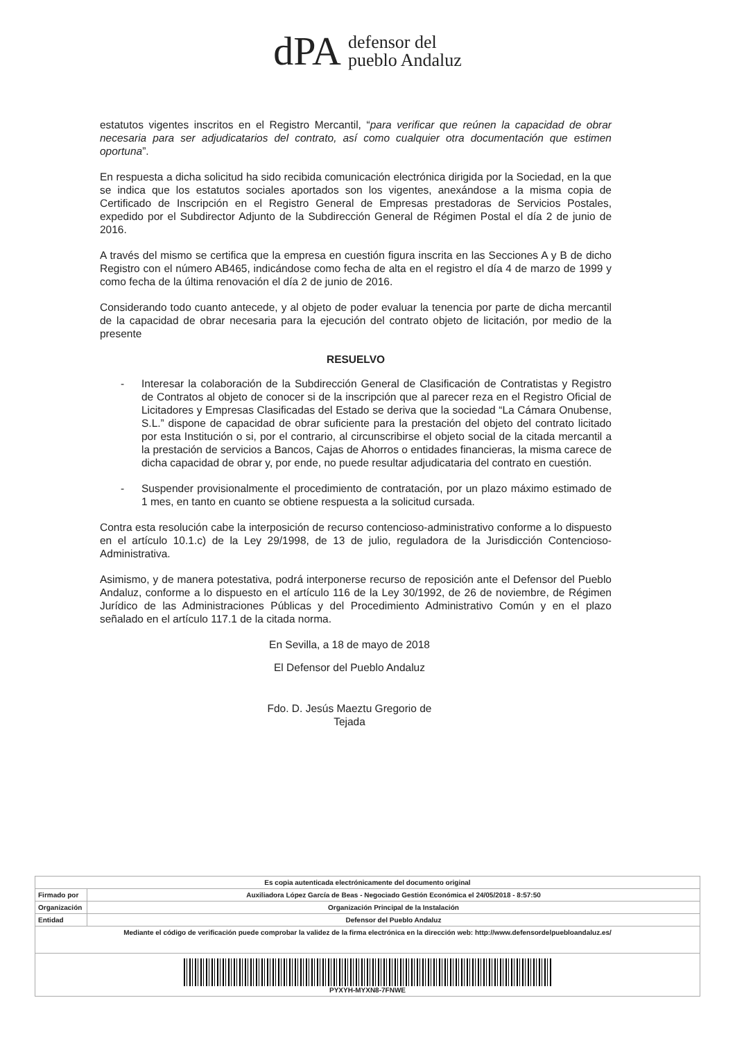dPA defensor del
pueblo Andaluz
estatutos vigentes inscritos en el Registro Mercantil, “para verificar que reúnen la capacidad de obrar necesaria para ser adjudicatarios del contrato, así como cualquier otra documentación que estimen oportuna”.
En respuesta a dicha solicitud ha sido recibida comunicación electrónica dirigida por la Sociedad, en la que se indica que los estatutos sociales aportados son los vigentes, anexándose a la misma copia de Certificado de Inscripción en el Registro General de Empresas prestadoras de Servicios Postales, expedido por el Subdirector Adjunto de la Subdirección General de Régimen Postal el día 2 de junio de 2016.
A través del mismo se certifica que la empresa en cuestión figura inscrita en las Secciones A y B de dicho Registro con el número AB465, indicándose como fecha de alta en el registro el día 4 de marzo de 1999 y como fecha de la última renovación el día 2 de junio de 2016.
Considerando todo cuanto antecede, y al objeto de poder evaluar la tenencia por parte de dicha mercantil de la capacidad de obrar necesaria para la ejecución del contrato objeto de licitación, por medio de la presente
RESUELVO
- Interesar la colaboración de la Subdirección General de Clasificación de Contratistas y Registro de Contratos al objeto de conocer si de la inscripción que al parecer reza en el Registro Oficial de Licitadores y Empresas Clasificadas del Estado se deriva que la sociedad “La Cámara Onubense, S.L.” dispone de capacidad de obrar suficiente para la prestación del objeto del contrato licitado por esta Institución o si, por el contrario, al circunscribirse el objeto social de la citada mercantil a la prestación de servicios a Bancos, Cajas de Ahorros o entidades financieras, la misma carece de dicha capacidad de obrar y, por ende, no puede resultar adjudicataria del contrato en cuestión.
- Suspender provisionalmente el procedimiento de contratación, por un plazo máximo estimado de 1 mes, en tanto en cuanto se obtiene respuesta a la solicitud cursada.
Contra esta resolución cabe la interposición de recurso contencioso-administrativo conforme a lo dispuesto en el artículo 10.1.c) de la Ley 29/1998, de 13 de julio, reguladora de la Jurisdicción Contencioso-Administrativa.
Asimismo, y de manera potestativa, podrá interponerse recurso de reposición ante el Defensor del Pueblo Andaluz, conforme a lo dispuesto en el artículo 116 de la Ley 30/1992, de 26 de noviembre, de Régimen Jurídico de las Administraciones Públicas y del Procedimiento Administrativo Común y en el plazo señalado en el artículo 117.1 de la citada norma.
En Sevilla, a 18 de mayo de 2018
El Defensor del Pueblo Andaluz
Fdo. D. Jesús Maeztu Gregorio de Tejada
| Es copia autenticada electrónicamente del documento original | |
| Firmado por | Auxiliadora López García de Beas - Negociado Gestión Económica el 24/05/2018 - 8:57:50 |
| Organización | Organización Principal de la Instalación |
| Entidad | Defensor del Pueblo Andaluz |
| Mediante el código de verificación puede comprobar la validez de la firma electrónica en la dirección web: http://www.defensordelpuebloandaluz.es/ | |
| PYXYH-MYXN8-7FNWE | |